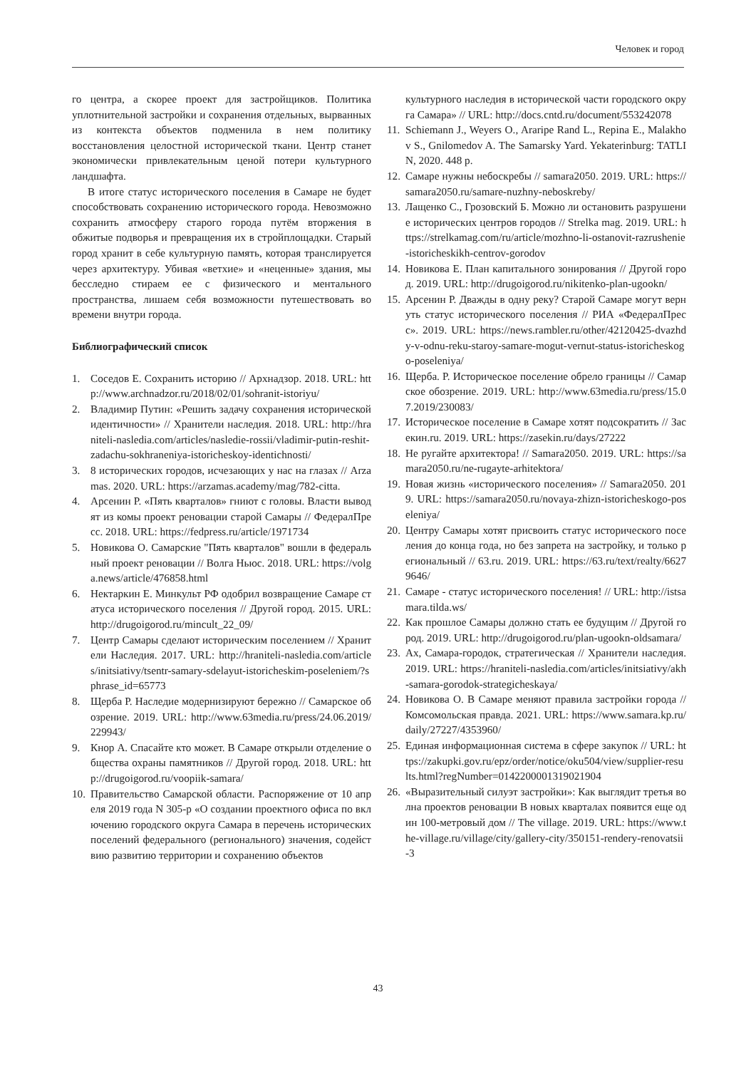Человек и город
го центра, а скорее проект для застройщиков. Политика уплотнительной застройки и сохранения отдельных, вырванных из контекста объектов подменила в нем политику восстановления целостной исторической ткани. Центр станет экономически привлекательным ценой потери культурного ландшафта.
В итоге статус исторического поселения в Самаре не будет способствовать сохранению исторического города. Невозможно сохранить атмосферу старого города путём вторжения в обжитые подворья и превращения их в стройплощадки. Старый город хранит в себе культурную память, которая транслируется через архитектуру. Убивая «ветхие» и «неценные» здания, мы бесследно стираем ее с физического и ментального пространства, лишаем себя возможности путешествовать во времени внутри города.
Библиографический список
1. Соседов Е. Сохранить историю // Архнадзор. 2018. URL: http://www.archnadzor.ru/2018/02/01/sohranit-istoriyu/
2. Владимир Путин: «Решить задачу сохранения исторической идентичности» // Хранители наследия. 2018. URL: http://hraniteli-nasledia.com/articles/nasledie-rossii/vladimir-putin-reshit-zadachu-sokhraneniya-istoricheskoy-identichnosti/
3. 8 исторических городов, исчезающих у нас на глазах // Arzamas. 2020. URL: https://arzamas.academy/mag/782-citta.
4. Арсенин Р. «Пять кварталов» гниют с головы. Власти выводят из комы проект реновации старой Самары // ФедералПресс. 2018. URL: https://fedpress.ru/article/1971734
5. Новикова О. Самарские "Пять кварталов" вошли в федеральный проект реновации // Волга Ньюс. 2018. URL: https://volga.news/article/476858.html
6. Нектаркин Е. Минкульт РФ одобрил возвращение Самаре статуса исторического поселения // Другой город. 2015. URL: http://drugoigorod.ru/mincult_22_09/
7. Центр Самары сделают историческим поселением // Хранители Наследия. 2017. URL: http://hraniteli-nasledia.com/articles/initsiativy/tsentr-samary-sdelayut-istoricheskim-poseleniem/?sphrase_id=65773
8. Щерба Р. Наследие модернизируют бережно // Самарское обозрение. 2019. URL: http://www.63media.ru/press/24.06.2019/229943/
9. Кнор А. Спасайте кто может. В Самаре открыли отделение общества охраны памятников // Другой город. 2018. URL: http://drugoigorod.ru/voopiik-samara/
10. Правительство Самарской области. Распоряжение от 10 апреля 2019 года N 305-р «О создании проектного офиса по включению городского округа Самара в перечень исторических поселений федерального (регионального) значения, содействию развитию территории и сохранению объектов
культурного наследия в исторической части городского округа Самара» // URL: http://docs.cntd.ru/document/553242078
11. Schiemann J., Weyers O., Araripe Rand L., Repina E., Malakhov S., Gnilomedov A. The Samarsky Yard. Yekaterinburg: TATLIN, 2020. 448 p.
12. Самаре нужны небоскребы // samara2050. 2019. URL: https://samara2050.ru/samare-nuzhny-neboskreby/
13. Лащенко С., Грозовский Б. Можно ли остановить разрушение исторических центров городов // Strelka mag. 2019. URL: https://strelkamag.com/ru/article/mozhno-li-ostanovit-razrushenie-istoricheskikh-centrov-gorodov
14. Новикова Е. План капитального зонирования // Другой город. 2019. URL: http://drugoigorod.ru/nikitenko-plan-ugookn/
15. Арсенин Р. Дважды в одну реку? Старой Самаре могут вернуть статус исторического поселения // РИА «ФедералПресс». 2019. URL: https://news.rambler.ru/other/42120425-dvazhdy-v-odnu-reku-staroy-samare-mogut-vernut-status-istoricheskogo-poseleniya/
16. Щерба. Р. Историческое поселение обрело границы // Самарское обозрение. 2019. URL: http://www.63media.ru/press/15.07.2019/230083/
17. Историческое поселение в Самаре хотят подсократить // Засекин.ru. 2019. URL: https://zasekin.ru/days/27222
18. Не ругайте архитектора! // Samara2050. 2019. URL: https://samara2050.ru/ne-rugayte-arhitektora/
19. Новая жизнь «исторического поселения» // Samara2050. 2019. URL: https://samara2050.ru/novaya-zhizn-istoricheskogo-poseleniya/
20. Центру Самары хотят присвоить статус исторического поселения до конца года, но без запрета на застройку, и только региональный // 63.ru. 2019. URL: https://63.ru/text/realty/66279646/
21. Самаре - статус исторического поселения! // URL: http://istsamara.tilda.ws/
22. Как прошлое Самары должно стать ее будущим // Другой город. 2019. URL: http://drugoigorod.ru/plan-ugookn-oldsamara/
23. Ах, Самара-городок, стратегическая // Хранители наследия. 2019. URL: https://hraniteli-nasledia.com/articles/initsiativy/akh-samara-gorodok-strategicheskaya/
24. Новикова О. В Самаре меняют правила застройки города // Комсомольская правда. 2021. URL: https://www.samara.kp.ru/daily/27227/4353960/
25. Единая информационная система в сфере закупок // URL: https://zakupki.gov.ru/epz/order/notice/oku504/view/supplier-results.html?regNumber=0142200001319021904
26. «Выразительный силуэт застройки»: Как выглядит третья волна проектов реновации В новых кварталах появится еще один 100-метровый дом // The village. 2019. URL: https://www.the-village.ru/village/city/gallery-city/350151-rendery-renovatsii-3
43